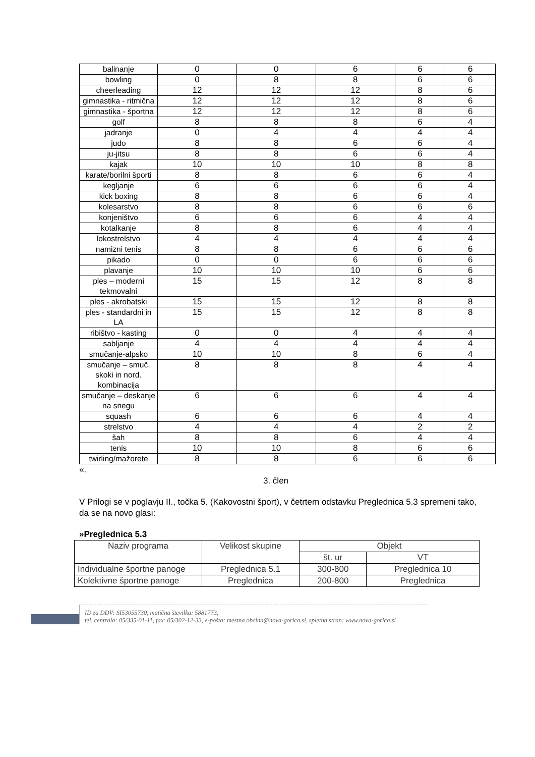| balinanje | 0 | 0 | 6 | 6 | 6 |
| bowling | 0 | 8 | 8 | 6 | 6 |
| cheerleading | 12 | 12 | 12 | 8 | 6 |
| gimnastika - ritmična | 12 | 12 | 12 | 8 | 6 |
| gimnastika - športna | 12 | 12 | 12 | 8 | 6 |
| golf | 8 | 8 | 8 | 6 | 4 |
| jadranje | 0 | 4 | 4 | 4 | 4 |
| judo | 8 | 8 | 6 | 6 | 4 |
| ju-jitsu | 8 | 8 | 6 | 6 | 4 |
| kajak | 10 | 10 | 10 | 8 | 8 |
| karate/borilni športi | 8 | 8 | 6 | 6 | 4 |
| kegljanje | 6 | 6 | 6 | 6 | 4 |
| kick boxing | 8 | 8 | 6 | 6 | 4 |
| kolesarstvo | 8 | 8 | 6 | 6 | 6 |
| konjeništvo | 6 | 6 | 6 | 4 | 4 |
| kotalkanje | 8 | 8 | 6 | 4 | 4 |
| lokostrelstvo | 4 | 4 | 4 | 4 | 4 |
| namizni tenis | 8 | 8 | 6 | 6 | 6 |
| pikado | 0 | 0 | 6 | 6 | 6 |
| plavanje | 10 | 10 | 10 | 6 | 6 |
| ples – moderni tekmovalni | 15 | 15 | 12 | 8 | 8 |
| ples - akrobatski | 15 | 15 | 12 | 8 | 8 |
| ples - standardni in LA | 15 | 15 | 12 | 8 | 8 |
| ribištvo - kasting | 0 | 0 | 4 | 4 | 4 |
| sabljanje | 4 | 4 | 4 | 4 | 4 |
| smučanje-alpsko | 10 | 10 | 8 | 6 | 4 |
| smučanje – smuč. skoki in nord. kombinacija | 8 | 8 | 8 | 4 | 4 |
| smučanje – deskanje na snegu | 6 | 6 | 6 | 4 | 4 |
| squash | 6 | 6 | 6 | 4 | 4 |
| strelstvo | 4 | 4 | 4 | 2 | 2 |
| šah | 8 | 8 | 6 | 4 | 4 |
| tenis | 10 | 10 | 8 | 6 | 6 |
| twirling/mažorete | 8 | 8 | 6 | 6 | 6 |
«.
3. člen
V Prilogi se v poglavju II., točka 5. (Kakovostni šport), v četrtem odstavku Preglednica 5.3 spremeni tako, da se na novo glasi:
»Preglednica 5.3
| Naziv programa | Velikost skupine | Objekt | |
| | | št. ur | VT |
| Individualne športne panoge | Preglednica 5.1 | 300-800 | Preglednica 10 |
| Kolektivne športne panoge | Preglednica | 200-800 | Preglednica |
ID za DDV: SI53055730, matična številka: 5881773,
tel. centrala: 05/335-01-11, fax: 05/302-12-33, e-pošta: mestna.obcina@nova-gorica.si, spletna stran: www.nova-gorica.si